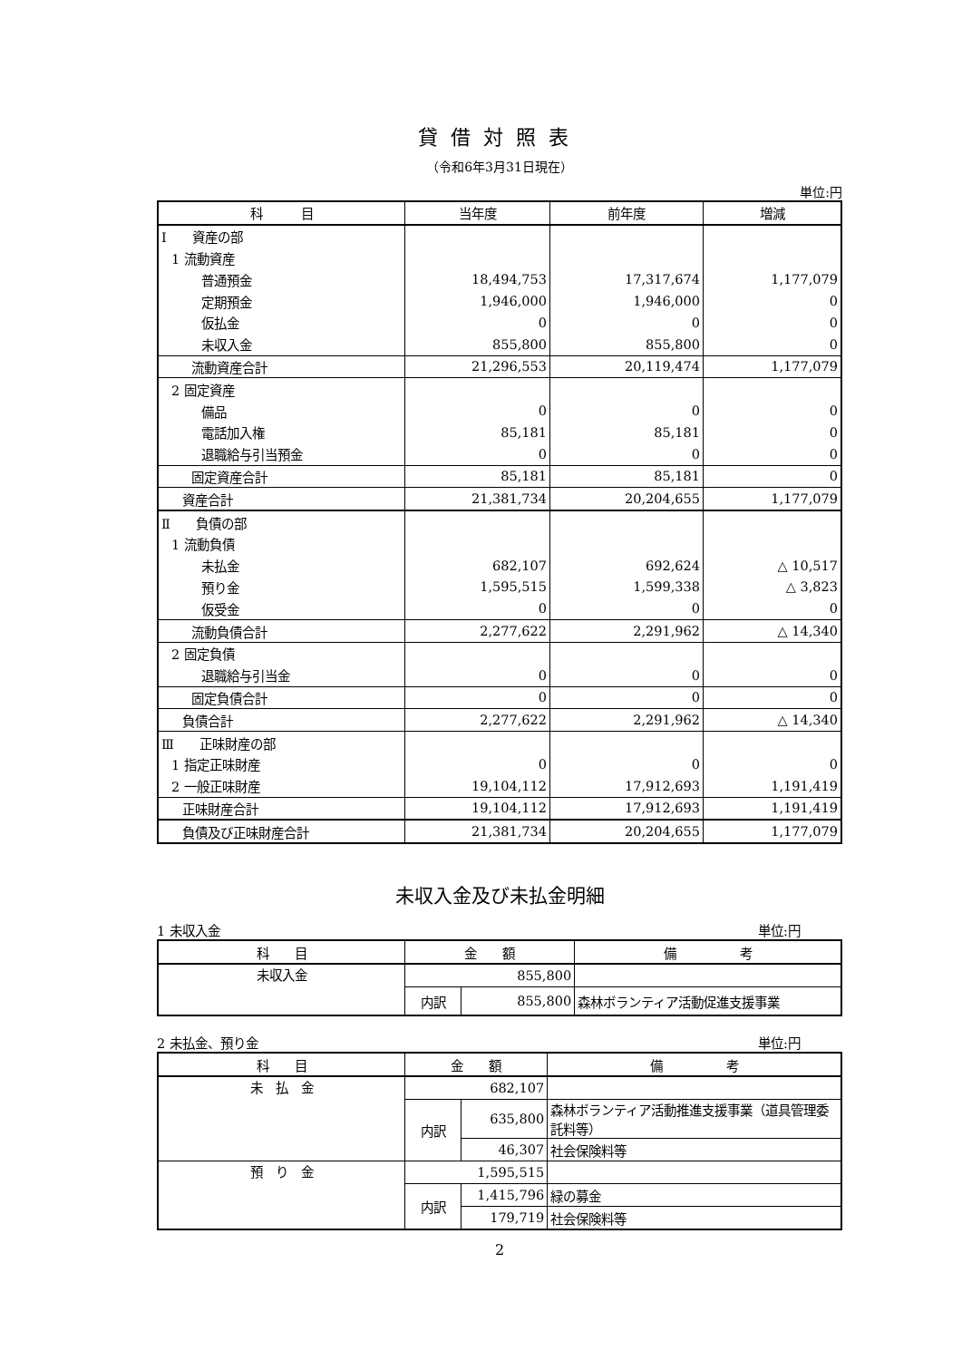貸借対照表
（令和6年3月31日現在）
単位:円
| 科 目 | 当年度 | 前年度 | 増減 |
| --- | --- | --- | --- |
| Ⅰ 資産の部 | | | |
| 1 流動資産 | | | |
| 普通預金 | 18,494,753 | 17,317,674 | 1,177,079 |
| 定期預金 | 1,946,000 | 1,946,000 | 0 |
| 仮払金 | 0 | 0 | 0 |
| 未収入金 | 855,800 | 855,800 | 0 |
| 流動資産合計 | 21,296,553 | 20,119,474 | 1,177,079 |
| 2 固定資産 | | | |
| 備品 | 0 | 0 | 0 |
| 電話加入権 | 85,181 | 85,181 | 0 |
| 退職給与引当預金 | 0 | 0 | 0 |
| 固定資産合計 | 85,181 | 85,181 | 0 |
| 資産合計 | 21,381,734 | 20,204,655 | 1,177,079 |
| Ⅱ 負債の部 | | | |
| 1 流動負債 | | | |
| 未払金 | 682,107 | 692,624 | △ 10,517 |
| 預り金 | 1,595,515 | 1,599,338 | △ 3,823 |
| 仮受金 | 0 | 0 | 0 |
| 流動負債合計 | 2,277,622 | 2,291,962 | △ 14,340 |
| 2 固定負債 | | | |
| 退職給与引当金 | 0 | 0 | 0 |
| 固定負債合計 | 0 | 0 | 0 |
| 負債合計 | 2,277,622 | 2,291,962 | △ 14,340 |
| Ⅲ 正味財産の部 | | | |
| 1 指定正味財産 | 0 | 0 | 0 |
| 2 一般正味財産 | 19,104,112 | 17,912,693 | 1,191,419 |
| 正味財産合計 | 19,104,112 | 17,912,693 | 1,191,419 |
| 負債及び正味財産合計 | 21,381,734 | 20,204,655 | 1,177,079 |
未収入金及び未払金明細
1 未収入金 単位:円
| 科 目 | 金 額 | | 備 考 |
| --- | --- | --- | --- |
| 未収入金 | 855,800 | | |
| | 内訳 | 855,800 | 森林ボランティア活動促進支援事業 |
2 未払金、預り金 単位:円
| 科 目 | 金 額 | | 備 考 |
| --- | --- | --- | --- |
| 未 払 金 | 682,107 | | |
| | 内訳 | 635,800 | 森林ボランティア活動推進支援事業（道具管理委託料等） |
| | | 46,307 | 社会保険料等 |
| 預 り 金 | 1,595,515 | | |
| | 内訳 | 1,415,796 | 緑の募金 |
| | | 179,719 | 社会保険料等 |
2